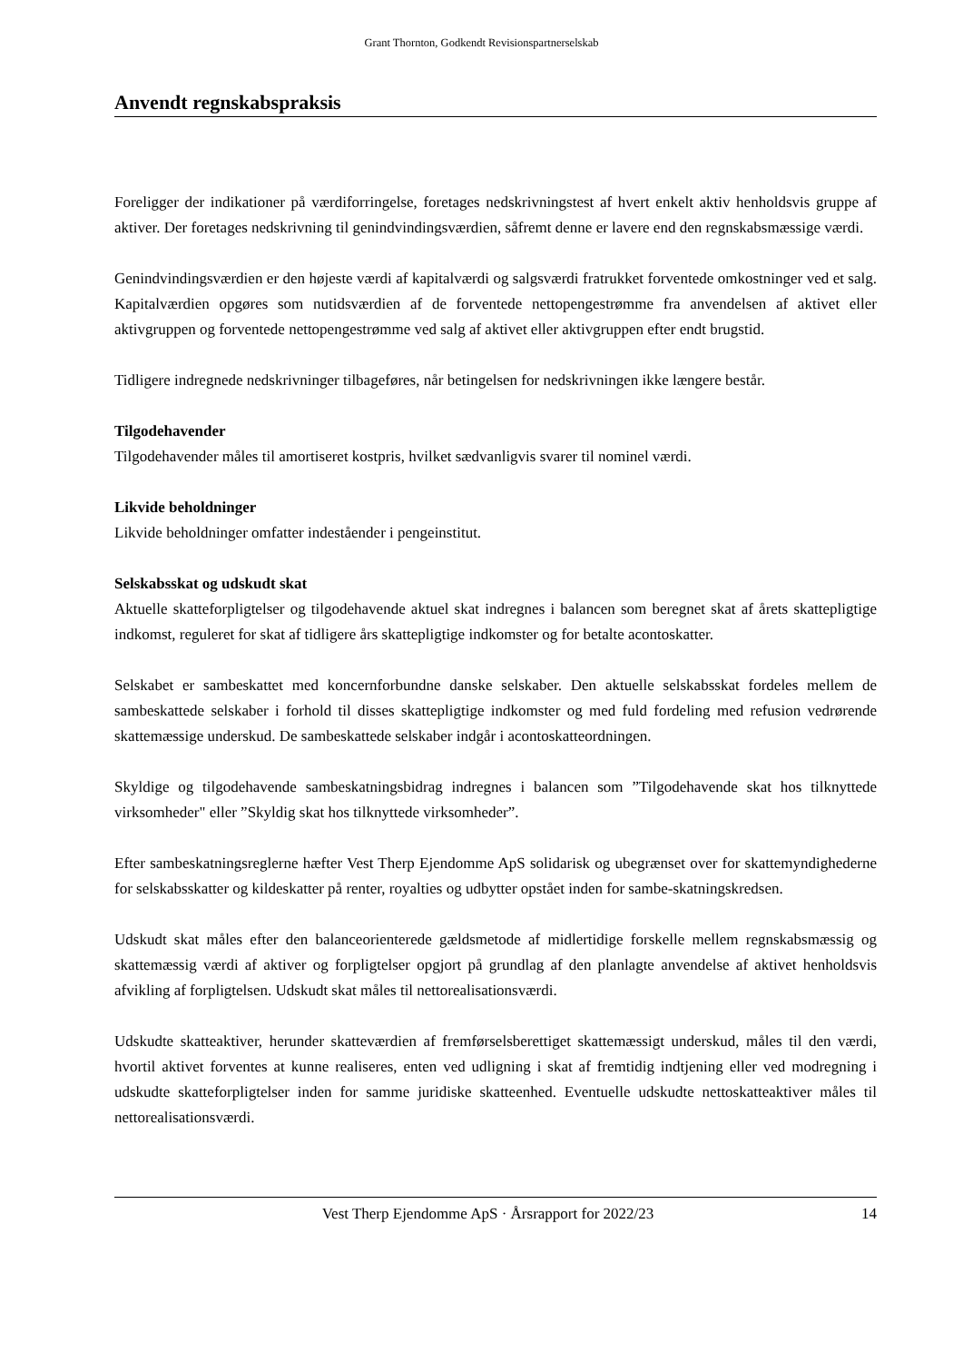Grant Thornton, Godkendt Revisionspartnerselskab
Anvendt regnskabspraksis
Foreligger der indikationer på værdiforringelse, foretages nedskrivningstest af hvert enkelt aktiv henholdsvis gruppe af aktiver. Der foretages nedskrivning til genindvindingsværdien, såfremt denne er lavere end den regnskabsmæssige værdi.
Genindvindingsværdien er den højeste værdi af kapitalværdi og salgsværdi fratrukket forventede omkostninger ved et salg. Kapitalværdien opgøres som nutidsværdien af de forventede nettopengestrømme fra anvendelsen af aktivet eller aktivgruppen og forventede nettopengestrømme ved salg af aktivet eller aktivgruppen efter endt brugstid.
Tidligere indregnede nedskrivninger tilbageføres, når betingelsen for nedskrivningen ikke længere består.
Tilgodehavender
Tilgodehavender måles til amortiseret kostpris, hvilket sædvanligvis svarer til nominel værdi.
Likvide beholdninger
Likvide beholdninger omfatter indeståender i pengeinstitut.
Selskabsskat og udskudt skat
Aktuelle skatteforpligtelser og tilgodehavende aktuel skat indregnes i balancen som beregnet skat af årets skattepligtige indkomst, reguleret for skat af tidligere års skattepligtige indkomster og for betalte acontoskatter.
Selskabet er sambeskattet med koncernforbundne danske selskaber. Den aktuelle selskabsskat fordeles mellem de sambeskattede selskaber i forhold til disses skattepligtige indkomster og med fuld fordeling med refusion vedrørende skattemæssige underskud. De sambeskattede selskaber indgår i acontoskatteordningen.
Skyldige og tilgodehavende sambeskatningsbidrag indregnes i balancen som ”Tilgodehavende skat hos tilknyttede virksomheder" eller ”Skyldig skat hos tilknyttede virksomheder”.
Efter sambeskatningsreglerne hæfter Vest Therp Ejendomme ApS solidarisk og ubegrænset over for skattemyndighederne for selskabsskatter og kildeskatter på renter, royalties og udbytter opstået inden for sambe-skatningskredsen.
Udskudt skat måles efter den balanceorienterede gældsmetode af midlertidige forskelle mellem regnskabsmæssig og skattemæssig værdi af aktiver og forpligtelser opgjort på grundlag af den planlagte anvendelse af aktivet henholdsvis afvikling af forpligtelsen. Udskudt skat måles til nettorealisationsværdi.
Udskudte skatteaktiver, herunder skatteværdien af fremførselsberettiget skattemæssigt underskud, måles til den værdi, hvortil aktivet forventes at kunne realiseres, enten ved udligning i skat af fremtidig indtjening eller ved modregning i udskudte skatteforpligtelser inden for samme juridiske skatteenhed. Eventuelle udskudte nettoskatteaktiver måles til nettorealisationsværdi.
Vest Therp Ejendomme ApS · Årsrapport for 2022/23 14